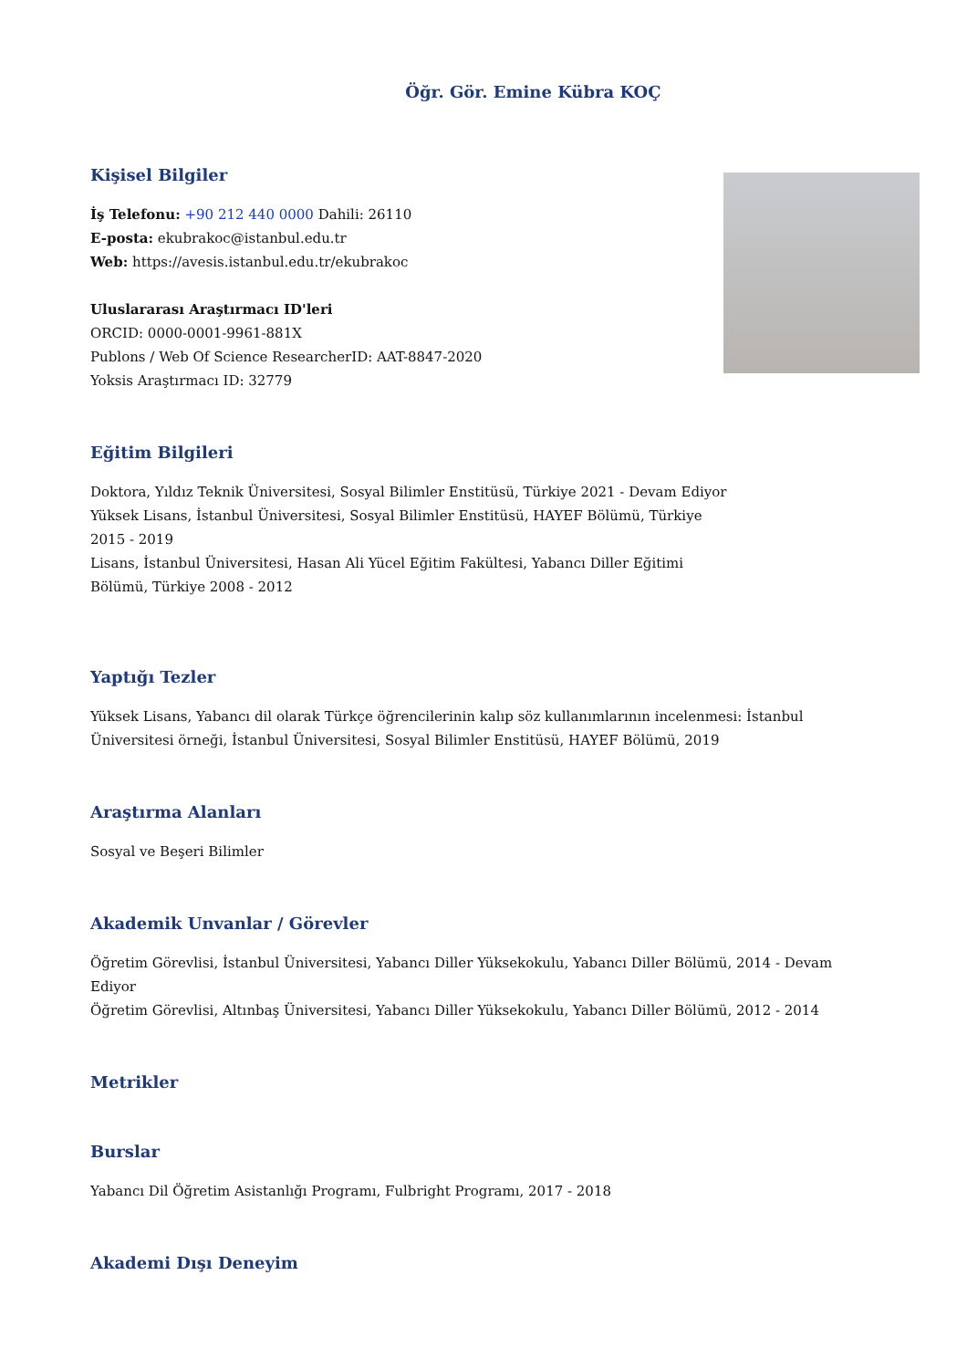Öğr. Gör. Emine Kübra KOÇ
Kişisel Bilgiler
İş Telefonu: +90 212 440 0000 Dahili: 26110
E-posta: ekubrakoc@istanbul.edu.tr
Web: https://avesis.istanbul.edu.tr/ekubrakoc
Uluslararası Araştırmacı ID'leri
ORCID: 0000-0001-9961-881X
Publons / Web Of Science ResearcherID: AAT-8847-2020
Yoksis Araştırmacı ID: 32779
Eğitim Bilgileri
Doktora, Yıldız Teknik Üniversitesi, Sosyal Bilimler Enstitüsü, Türkiye 2021 - Devam Ediyor
Yüksek Lisans, İstanbul Üniversitesi, Sosyal Bilimler Enstitüsü, HAYEF Bölümü, Türkiye 2015 - 2019
Lisans, İstanbul Üniversitesi, Hasan Ali Yücel Eğitim Fakültesi, Yabancı Diller Eğitimi Bölümü, Türkiye 2008 - 2012
Yaptığı Tezler
Yüksek Lisans, Yabancı dil olarak Türkçe öğrencilerinin kalıp söz kullanımlarının incelenmesi: İstanbul Üniversitesi örneği, İstanbul Üniversitesi, Sosyal Bilimler Enstitüsü, HAYEF Bölümü, 2019
Araştırma Alanları
Sosyal ve Beşeri Bilimler
Akademik Unvanlar / Görevler
Öğretim Görevlisi, İstanbul Üniversitesi, Yabancı Diller Yüksekokulu, Yabancı Diller Bölümü, 2014 - Devam Ediyor
Öğretim Görevlisi, Altınbaş Üniversitesi, Yabancı Diller Yüksekokulu, Yabancı Diller Bölümü, 2012 - 2014
Metrikler
Burslar
Yabancı Dil Öğretim Asistanlığı Programı, Fulbright Programı, 2017 - 2018
Akademi Dışı Deneyim